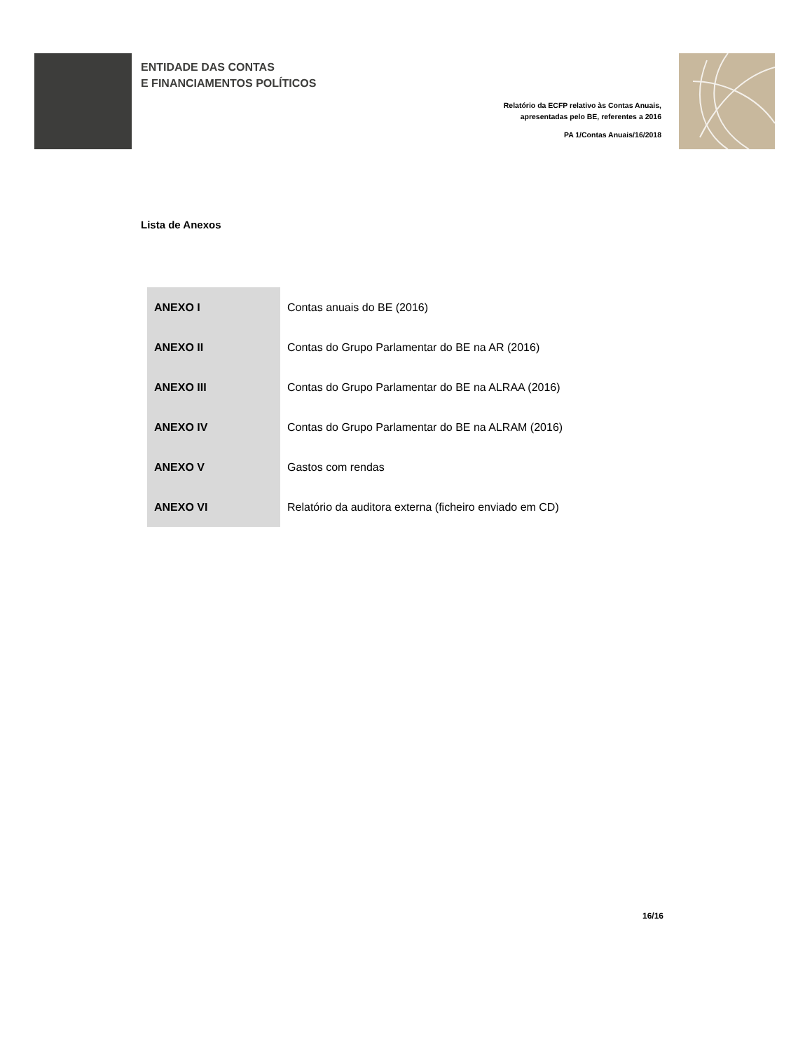ENTIDADE DAS CONTAS
E FINANCIAMENTOS POLÍTICOS
Relatório da ECFP relativo às Contas Anuais,
apresentadas pelo BE, referentes a 2016
PA 1/Contas Anuais/16/2018
Lista de Anexos
| ANEXO I | Contas anuais do BE (2016) |
| ANEXO II | Contas do Grupo Parlamentar do BE na AR (2016) |
| ANEXO III | Contas do Grupo Parlamentar do BE na ALRAA (2016) |
| ANEXO IV | Contas do Grupo Parlamentar do BE na ALRAM (2016) |
| ANEXO V | Gastos com rendas |
| ANEXO VI | Relatório da auditora externa (ficheiro enviado em CD) |
16/16